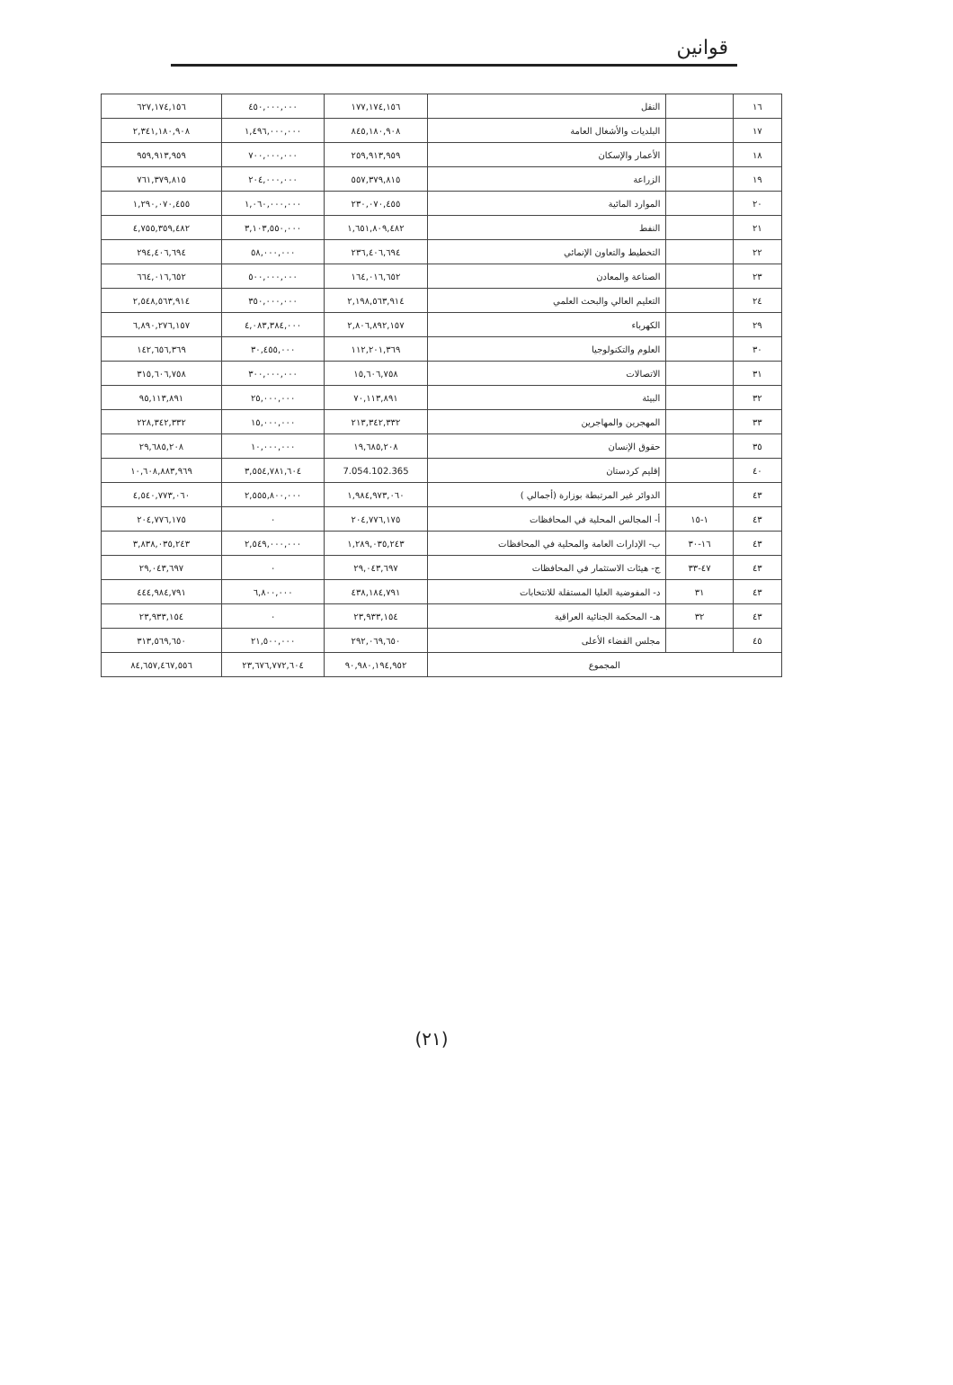قوانين
| ١٦ | | النقل | ١٧٧,١٧٤,١٥٦ | ٤٥٠,٠٠٠,٠٠٠ | ٦٢٧,١٧٤,١٥٦ |
| ١٧ | | البلديات والأشغال العامة | ٨٤٥,١٨٠,٩٠٨ | ١,٤٩٦,٠٠٠,٠٠٠ | ٢,٣٤١,١٨٠,٩٠٨ |
| ١٨ | | الأعمار والإسكان | ٢٥٩,٩١٣,٩٥٩ | ٧٠٠,٠٠٠,٠٠٠ | ٩٥٩,٩١٣,٩٥٩ |
| ١٩ | | الزراعة | ٥٥٧,٣٧٩,٨١٥ | ٢٠٤,٠٠٠,٠٠٠ | ٧٦١,٣٧٩,٨١٥ |
| ٢٠ | | الموارد المائية | ٢٣٠,٠٧٠,٤٥٥ | ١,٠٦٠,٠٠٠,٠٠٠ | ١,٢٩٠,٠٧٠,٤٥٥ |
| ٢١ | | النفط | ١,٦٥١,٨٠٩,٤٨٢ | ٣,١٠٣,٥٥٠,٠٠٠ | ٤,٧٥٥,٣٥٩,٤٨٢ |
| ٢٢ | | التخطيط والتعاون الإنمائي | ٢٣٦,٤٠٦,٦٩٤ | ٥٨,٠٠٠,٠٠٠ | ٢٩٤,٤٠٦,٦٩٤ |
| ٢٣ | | الصناعة والمعادن | ١٦٤,٠١٦,٦٥٢ | ٥٠٠,٠٠٠,٠٠٠ | ٦٦٤,٠١٦,٦٥٢ |
| ٢٤ | | التعليم العالي والبحث العلمي | ٢,١٩٨,٥٦٣,٩١٤ | ٣٥٠,٠٠٠,٠٠٠ | ٢,٥٤٨,٥٦٣,٩١٤ |
| ٢٩ | | الكهرباء | ٢,٨٠٦,٨٩٢,١٥٧ | ٤,٠٨٣,٣٨٤,٠٠٠ | ٦,٨٩٠,٢٧٦,١٥٧ |
| ٣٠ | | العلوم والتكنولوجيا | ١١٢,٢٠١,٣٦٩ | ٣٠,٤٥٥,٠٠٠ | ١٤٢,٦٥٦,٣٦٩ |
| ٣١ | | الاتصالات | ١٥,٦٠٦,٧٥٨ | ٣٠٠,٠٠٠,٠٠٠ | ٣١٥,٦٠٦,٧٥٨ |
| ٣٢ | | البيئة | ٧٠,١١٣,٨٩١ | ٢٥,٠٠٠,٠٠٠ | ٩٥,١١٣,٨٩١ |
| ٣٣ | | المهجرين والمهاجرين | ٢١٣,٣٤٢,٣٣٢ | ١٥,٠٠٠,٠٠٠ | ٢٢٨,٣٤٢,٣٣٢ |
| ٣٥ | | حقوق الإنسان | ١٩,٦٨٥,٢٠٨ | ١٠,٠٠٠,٠٠٠ | ٢٩,٦٨٥,٢٠٨ |
| ٤٠ | | إقليم كردستان | 7.054.102.365 | ٣,٥٥٤,٧٨١,٦٠٤ | ١٠,٦٠٨,٨٨٣,٩٦٩ |
| ٤٣ | | الدوائر غير المرتبطة بوزارة (أجمالي ) | ١,٩٨٤,٩٧٣,٠٦٠ | ٢,٥٥٥,٨٠٠,٠٠٠ | ٤,٥٤٠,٧٧٣,٠٦٠ |
| ٤٣ | ١-١٥ | أ- المجالس المحلية في المحافظات | ٢٠٤,٧٧٦,١٧٥ | ٠ | ٢٠٤,٧٧٦,١٧٥ |
| ٤٣ | ١٦-٣٠ | ب- الإدارات العامة والمحلية في المحافظات | ١,٢٨٩,٠٣٥,٢٤٣ | ٢,٥٤٩,٠٠٠,٠٠٠ | ٣,٨٣٨,٠٣٥,٢٤٣ |
| ٤٣ | ٤٧-٣٣ | ج- هيئات الاستثمار في المحافظات | ٢٩,٠٤٣,٦٩٧ | ٠ | ٢٩,٠٤٣,٦٩٧ |
| ٤٣ | ٣١ | د- المفوضية العليا المستقلة للانتخابات | ٤٣٨,١٨٤,٧٩١ | ٦,٨٠٠,٠٠٠ | ٤٤٤,٩٨٤,٧٩١ |
| ٤٣ | ٣٢ | هـ- المحكمة الجنائية العراقية | ٢٣,٩٣٣,١٥٤ | ٠ | ٢٣,٩٣٣,١٥٤ |
| ٤٥ | | مجلس القضاء الأعلى | ٢٩٢,٠٦٩,٦٥٠ | ٢١,٥٠٠,٠٠٠ | ٣١٣,٥٦٩,٦٥٠ |
| المجموع | | | ٩٠,٩٨٠,١٩٤,٩٥٢ | ٢٣,٦٧٦,٧٧٢,٦٠٤ | ٨٤,٦٥٧,٤٦٧,٥٥٦ |
(٢١)